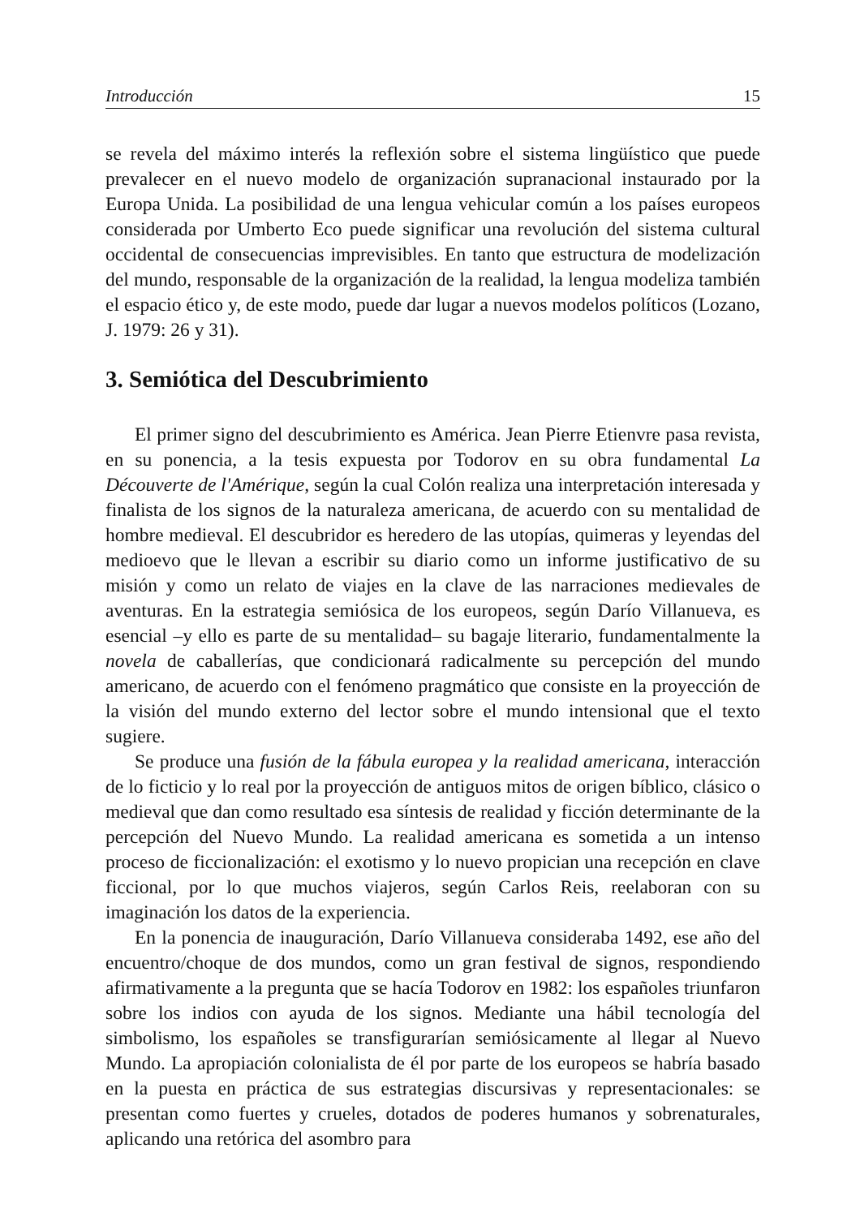Introducción 15
se revela del máximo interés la reflexión sobre el sistema lingüístico que puede prevalecer en el nuevo modelo de organización supranacional instaurado por la Europa Unida. La posibilidad de una lengua vehicular común a los países europeos considerada por Umberto Eco puede significar una revolución del sistema cultural occidental de consecuencias imprevisibles. En tanto que estructura de modelización del mundo, responsable de la organización de la realidad, la lengua modeliza también el espacio ético y, de este modo, puede dar lugar a nuevos modelos políticos (Lozano, J. 1979: 26 y 31).
3. Semiótica del Descubrimiento
El primer signo del descubrimiento es América. Jean Pierre Etienvre pasa revista, en su ponencia, a la tesis expuesta por Todorov en su obra fundamental La Découverte de l'Amérique, según la cual Colón realiza una interpretación interesada y finalista de los signos de la naturaleza americana, de acuerdo con su mentalidad de hombre medieval. El descubridor es heredero de las utopías, quimeras y leyendas del medioevo que le llevan a escribir su diario como un informe justificativo de su misión y como un relato de viajes en la clave de las narraciones medievales de aventuras. En la estrategia semiósica de los europeos, según Darío Villanueva, es esencial –y ello es parte de su mentalidad– su bagaje literario, fundamentalmente la novela de caballerías, que condicionará radicalmente su percepción del mundo americano, de acuerdo con el fenómeno pragmático que consiste en la proyección de la visión del mundo externo del lector sobre el mundo intensional que el texto sugiere.
Se produce una fusión de la fábula europea y la realidad americana, interacción de lo ficticio y lo real por la proyección de antiguos mitos de origen bíblico, clásico o medieval que dan como resultado esa síntesis de realidad y ficción determinante de la percepción del Nuevo Mundo. La realidad americana es sometida a un intenso proceso de ficcionalización: el exotismo y lo nuevo propician una recepción en clave ficcional, por lo que muchos viajeros, según Carlos Reis, reelaboran con su imaginación los datos de la experiencia.
En la ponencia de inauguración, Darío Villanueva consideraba 1492, ese año del encuentro/choque de dos mundos, como un gran festival de signos, respondiendo afirmativamente a la pregunta que se hacía Todorov en 1982: los españoles triunfaron sobre los indios con ayuda de los signos. Mediante una hábil tecnología del simbolismo, los españoles se transfigurarían semiósicamente al llegar al Nuevo Mundo. La apropiación colonialista de él por parte de los europeos se habría basado en la puesta en práctica de sus estrategias discursivas y representacionales: se presentan como fuertes y crueles, dotados de poderes humanos y sobrenaturales, aplicando una retórica del asombro para